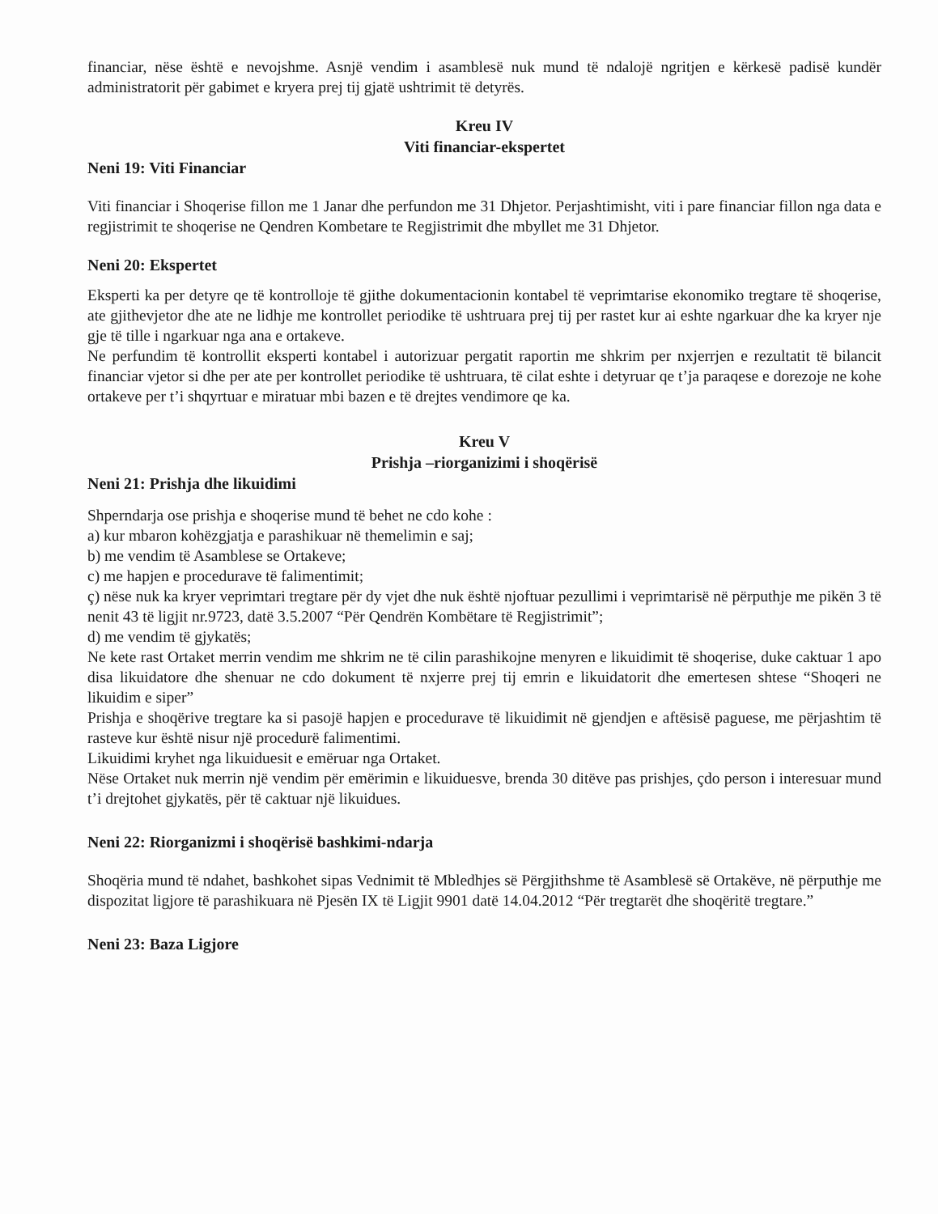financiar, nëse është e nevojshme. Asnjë vendim i asamblesë nuk mund të ndalojë ngritjen e kërkesë padisë kundër administratorit për gabimet e kryera prej tij gjatë ushtrimit të detyrës.
Kreu IV
Viti financiar-ekspertet
Neni 19: Viti Financiar
Viti financiar i Shoqerise fillon me 1 Janar dhe perfundon me 31 Dhjetor. Perjashtimisht, viti i pare financiar fillon nga data e regjistrimit te shoqerise ne Qendren Kombetare te Regjistrimit dhe mbyllet me 31 Dhjetor.
Neni 20: Ekspertet
Eksperti ka per detyre qe të kontrolloje të gjithe dokumentacionin kontabel të veprimtarise ekonomiko tregtare të shoqerise, ate gjithevjetor dhe ate ne lidhje me kontrollet periodike të ushtruara prej tij per rastet kur ai eshte ngarkuar dhe ka kryer nje gje të tille i ngarkuar nga ana e ortakeve.
Ne perfundim të kontrollit eksperti kontabel i autorizuar pergatit raportin me shkrim per nxjerrjen e rezultatit të bilancit financiar vjetor si dhe per ate per kontrollet periodike të ushtruara, të cilat eshte i detyruar qe t’ja paraqese e dorezoje ne kohe ortakeve per t’i shqyrtuar e miratuar mbi bazen e të drejtes vendimore qe ka.
Kreu V
Prishja –riorganizimi i shoqërisë
Neni 21: Prishja dhe likuidimi
Shperndarja ose prishja e shoqerise mund të behet ne cdo kohe :
a) kur mbaron kohëzgjatja e parashikuar në themelimin e saj;
b) me vendim të Asamblese se Ortakeve;
c) me hapjen e procedurave të falimentimit;
ç) nëse nuk ka kryer veprimtari tregtare për dy vjet dhe nuk është njoftuar pezullimi i veprimtarisë në përputhje me pikën 3 të nenit 43 të ligjit nr.9723, datë 3.5.2007 “Për Qendrën Kombëtare të Regjistrimit”;
d) me vendim të gjykatës;
Ne kete rast Ortaket merrin vendim me shkrim ne të cilin parashikojne menyren e likuidimit të shoqerise, duke caktuar 1 apo disa likuidatore dhe shenuar ne cdo dokument të nxjerre prej tij emrin e likuidatorit dhe emertesen shtese “Shoqeri ne likuidim e siper”
Prishja e shoqërive tregtare ka si pasojë hapjen e procedurave të likuidimit në gjendjen e aftësisë paguese, me përjashtim të rasteve kur është nisur një procedurë falimentimi.
Likuidimi kryhet nga likuiduesit e emëruar nga Ortaket.
Nëse Ortaket nuk merrin një vendim për emërimin e likuiduesve, brenda 30 ditëve pas prishjes, çdo person i interesuar mund t’i drejtohet gjykatës, për të caktuar një likuidues.
Neni 22: Riorganizmi i shoqërisë bashkimi-ndarja
Shoqëria mund të ndahet, bashkohet sipas Vednimit të Mbledhjes së Përgjithshme të Asamblesë së Ortakëve, në përputhje me dispozitat ligjore të parashikuara në Pjesën IX të Ligjit 9901 datë 14.04.2012 “Për tregtarët dhe shoqëritë tregtare.”
Neni 23: Baza Ligjore